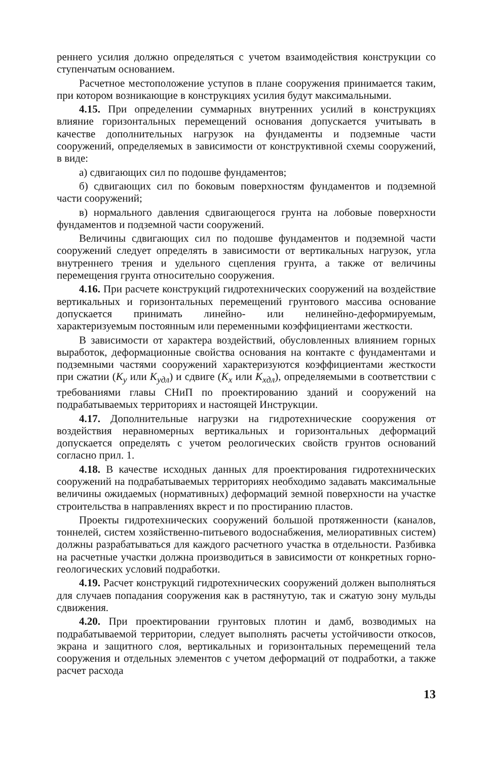реннего усилия должно определяться с учетом взаимодействия конструкции со ступенчатым основанием.
Расчетное местоположение уступов в плане сооружения принимается таким, при котором возникающие в конструкциях усилия будут максимальными.
4.15. При определении суммарных внутренних усилий в конструкциях влияние горизонтальных перемещений основания допускается учитывать в качестве дополнительных нагрузок на фундаменты и подземные части сооружений, определяемых в зависимости от конструктивной схемы сооружений, в виде:
а) сдвигающих сил по подошве фундаментов;
б) сдвигающих сил по боковым поверхностям фундаментов и подземной части сооружений;
в) нормального давления сдвигающегося грунта на лобовые поверхности фундаментов и подземной части сооружений.
Величины сдвигающих сил по подошве фундаментов и подземной части сооружений следует определять в зависимости от вертикальных нагрузок, угла внутреннего трения и удельного сцепления грунта, а также от величины перемещения грунта относительно сооружения.
4.16. При расчете конструкций гидротехнических сооружений на воздействие вертикальных и горизонтальных перемещений грунтового массива основание допускается принимать линейно- или нелинейно-деформируемым, характеризуемым постоянным или переменными коэффициентами жесткости.
В зависимости от характера воздействий, обусловленных влиянием горных выработок, деформационные свойства основания на контакте с фундаментами и подземными частями сооружений характеризуются коэффициентами жесткости при сжатии (K<sub>y</sub> или K<sub>yдл</sub>) и сдвиге (K<sub>x</sub> или K<sub>xдл</sub>), определяемыми в соответствии с требованиями главы СНиП по проектированию зданий и сооружений на подрабатываемых территориях и настоящей Инструкции.
4.17. Дополнительные нагрузки на гидротехнические сооружения от воздействия неравномерных вертикальных и горизонтальных деформаций допускается определять с учетом реологических свойств грунтов оснований согласно прил. 1.
4.18. В качестве исходных данных для проектирования гидротехнических сооружений на подрабатываемых территориях необходимо задавать максимальные величины ожидаемых (нормативных) деформаций земной поверхности на участке строительства в направлениях вкрест и по простиранию пластов.
Проекты гидротехнических сооружений большой протяженности (каналов, тоннелей, систем хозяйственно-питьевого водоснабжения, мелиоративных систем) должны разрабатываться для каждого расчетного участка в отдельности. Разбивка на расчетные участки должна производиться в зависимости от конкретных горно-геологических условий подработки.
4.19. Расчет конструкций гидротехнических сооружений должен выполняться для случаев попадания сооружения как в растянутую, так и сжатую зону мульды сдвижения.
4.20. При проектировании грунтовых плотин и дамб, возводимых на подрабатываемой территории, следует выполнять расчеты устойчивости откосов, экрана и защитного слоя, вертикальных и горизонтальных перемещений тела сооружения и отдельных элементов с учетом деформаций от подработки, а также расчет расхода
13